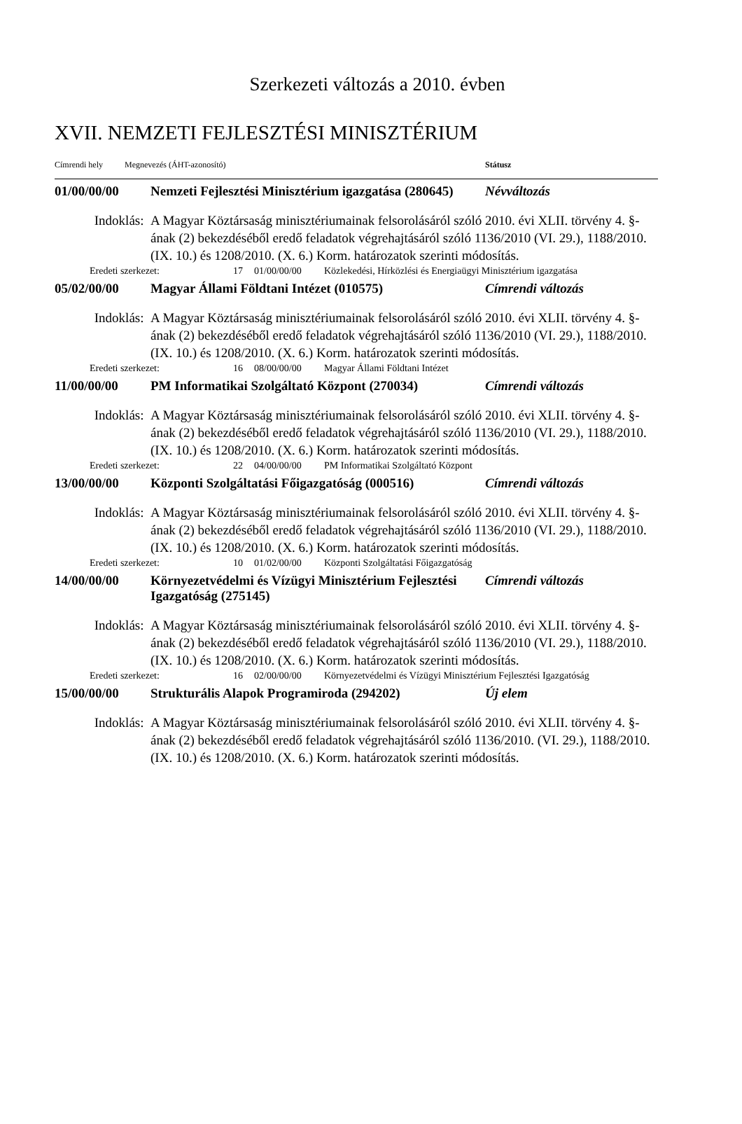Szerkezeti változás a 2010. évben
XVII. NEMZETI FEJLESZTÉSI MINISZTÉRIUM
Címrendi hely Megnevezés (ÁHT-azonosító) Státusz
01/00/00/00 Nemzeti Fejlesztési Minisztérium igazgatása (280645)
Névváltozás
Indoklás: A Magyar Köztársaság minisztériumainak felsorolásáról szóló 2010. évi XLII. törvény 4. §-ának (2) bekezdéséből eredő feladatok végrehajtásáról szóló 1136/2010 (VI. 29.), 1188/2010. (IX. 10.) és 1208/2010. (X. 6.) Korm. határozatok szerinti módosítás.
Eredeti szerkezet: 17 01/00/00/00 Közlekedési, Hírközlési és Energiaügyi Minisztérium igazgatása
05/02/00/00 Magyar Állami Földtani Intézet (010575) Címrendi változás
Indoklás: A Magyar Köztársaság minisztériumainak felsorolásáról szóló 2010. évi XLII. törvény 4. §-ának (2) bekezdéséből eredő feladatok végrehajtásáról szóló 1136/2010 (VI. 29.), 1188/2010. (IX. 10.) és 1208/2010. (X. 6.) Korm. határozatok szerinti módosítás.
Eredeti szerkezet: 16 08/00/00/00 Magyar Állami Földtani Intézet
11/00/00/00 PM Informatikai Szolgáltató Központ (270034)
Címrendi változás
Indoklás: A Magyar Köztársaság minisztériumainak felsorolásáról szóló 2010. évi XLII. törvény 4. §-ának (2) bekezdéséből eredő feladatok végrehajtásáról szóló 1136/2010 (VI. 29.), 1188/2010. (IX. 10.) és 1208/2010. (X. 6.) Korm. határozatok szerinti módosítás.
Eredeti szerkezet: 22 04/00/00/00 PM Informatikai Szolgáltató Központ
13/00/00/00 Központi Szolgáltatási Főigazgatóság (000516)
Címrendi változás
Indoklás: A Magyar Köztársaság minisztériumainak felsorolásáról szóló 2010. évi XLII. törvény 4. §-ának (2) bekezdéséből eredő feladatok végrehajtásáról szóló 1136/2010 (VI. 29.), 1188/2010. (IX. 10.) és 1208/2010. (X. 6.) Korm. határozatok szerinti módosítás.
Eredeti szerkezet: 10 01/02/00/00 Központi Szolgáltatási Főigazgatóság
14/00/00/00 Környezetvédelmi és Vízügyi Minisztérium Fejlesztési Igazgatóság (275145)
Címrendi változás
Indoklás: A Magyar Köztársaság minisztériumainak felsorolásáról szóló 2010. évi XLII. törvény 4. §-ának (2) bekezdéséből eredő feladatok végrehajtásáról szóló 1136/2010 (VI. 29.), 1188/2010. (IX. 10.) és 1208/2010. (X. 6.) Korm. határozatok szerinti módosítás.
Eredeti szerkezet: 16 02/00/00/00 Környezetvédelmi és Vízügyi Minisztérium Fejlesztési Igazgatóság
15/00/00/00 Strukturális Alapok Programiroda (294202) Új elem
Indoklás: A Magyar Köztársaság minisztériumainak felsorolásáról szóló 2010. évi XLII. törvény 4. §-ának (2) bekezdéséből eredő feladatok végrehajtásáról szóló 1136/2010. (VI. 29.), 1188/2010. (IX. 10.) és 1208/2010. (X. 6.) Korm. határozatok szerinti módosítás.